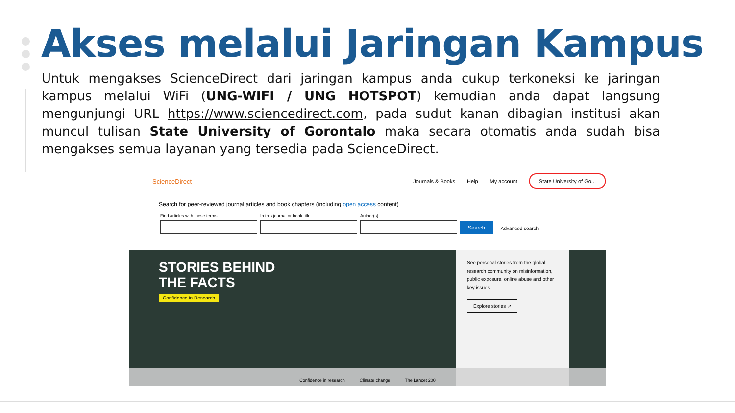Akses melalui Jaringan Kampus
Untuk mengakses ScienceDirect dari jaringan kampus anda cukup terkoneksi ke jaringan kampus melalui WiFi (UNG-WIFI / UNG HOTSPOT) kemudian anda dapat langsung mengunjungi URL https://www.sciencedirect.com, pada sudut kanan dibagian institusi akan muncul tulisan State University of Gorontalo maka secara otomatis anda sudah bisa mengakses semua layanan yang tersedia pada ScienceDirect.
ScienceDirect
Journals & Books Help My account State University of Go...
Search for peer-reviewed journal articles and book chapters (including open access content)
Find articles with these terms
In this journal or book title
Author(s)
Search Advanced search
STORIES BEHIND
THE FACTS
Confidence in Research
See personal stories from the global research community on misinformation, public exposure, online abuse and other key issues.
Explore stories ↗
Confidence in research Climate change The Lancet 200